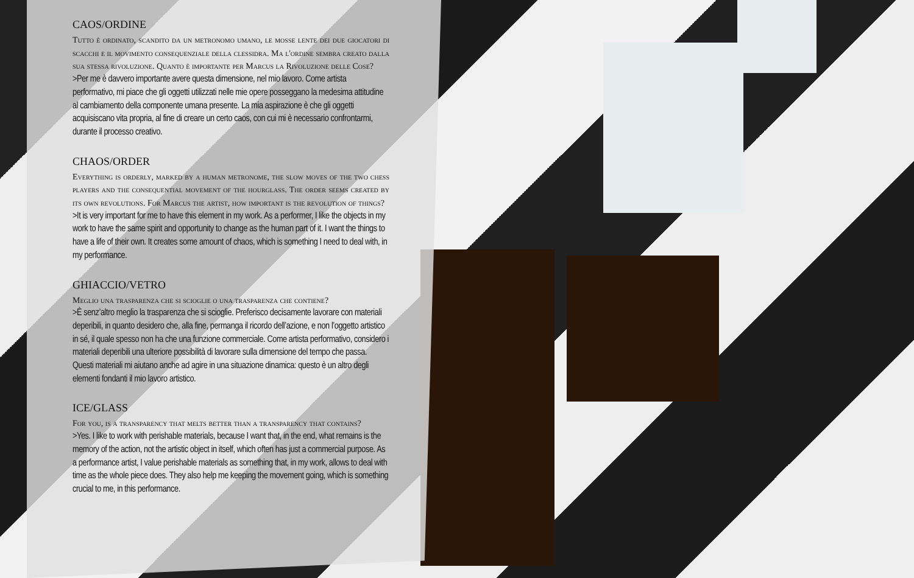CAOS/ORDINE
Tutto è ordinato, scandito da un metronomo umano, le mosse lente dei due giocatori di scacchi e il movimento consequenziale della clessidra. Ma l'ordine sembra creato dalla sua stessa rivoluzione. Quanto è importante per Marcus la Rivoluzione delle Cose?
>Per me è davvero importante avere questa dimensione, nel mio lavoro. Come artista performativo, mi piace che gli oggetti utilizzati nelle mie opere posseggano la medesima attitudine al cambiamento della componente umana presente. La mia aspirazione è che gli oggetti acquisiscano vita propria, al fine di creare un certo caos, con cui mi è necessario confrontarmi, durante il processo creativo.
CHAOS/ORDER
Everything is orderly, marked by a human metronome, the slow moves of the two chess players and the consequential movement of the hourglass. The order seems created by its own revolutions. For Marcus the artist, how important is the revolution of things?
>It is very important for me to have this element in my work. As a performer, I like the objects in my work to have the same spirit and opportunity to change as the human part of it. I want the things to have a life of their own. It creates some amount of chaos, which is something I need to deal with, in my performance.
GHIACCIO/VETRO
Meglio una trasparenza che si scioglie o una trasparenza che contiene?
>È senz’altro meglio la trasparenza che si scioglie. Preferisco decisamente lavorare con materiali deperibili, in quanto desidero che, alla fine, permanga il ricordo dell’azione, e non l’oggetto artistico in sé, il quale spesso non ha che una funzione commerciale. Come artista performativo, considero i materiali deperibili una ulteriore possibilità di lavorare sulla dimensione del tempo che passa. Questi materiali mi aiutano anche ad agire in una situazione dinamica: questo è un altro degli elementi fondanti il mio lavoro artistico.
ICE/GLASS
For you, is a transparency that melts better than a transparency that contains?
>Yes. I like to work with perishable materials, because I want that, in the end, what remains is the memory of the action, not the artistic object in itself, which often has just a commercial purpose. As a performance artist, I value perishable materials as something that, in my work, allows to deal with time as the whole piece does. They also help me keeping the movement going, which is something crucial to me, in this performance.